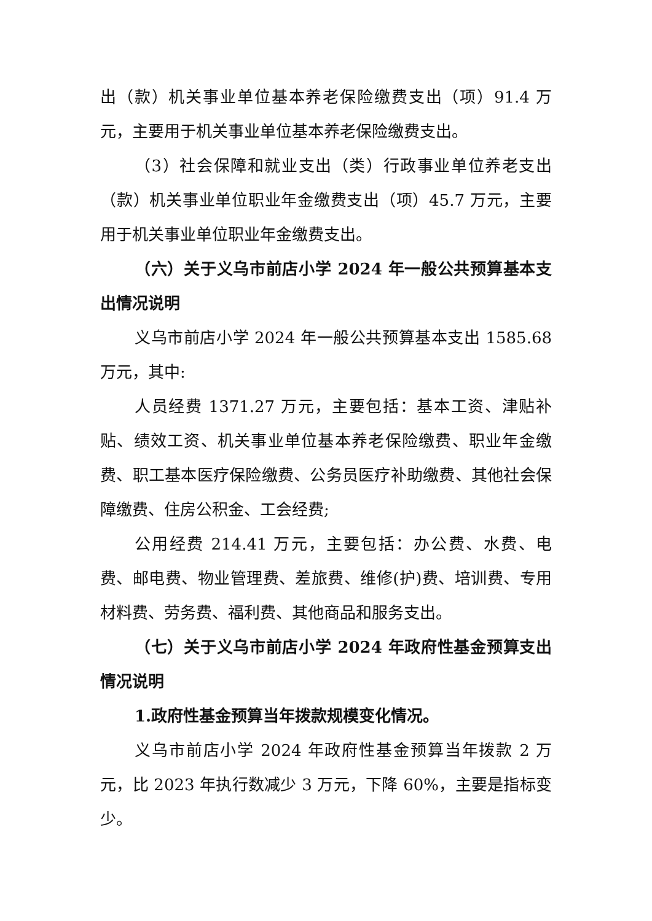出（款）机关事业单位基本养老保险缴费支出（项）91.4 万元，主要用于机关事业单位基本养老保险缴费支出。
（3）社会保障和就业支出（类）行政事业单位养老支出（款）机关事业单位职业年金缴费支出（项）45.7 万元，主要用于机关事业单位职业年金缴费支出。
（六）关于义乌市前店小学 2024 年一般公共预算基本支出情况说明
义乌市前店小学 2024 年一般公共预算基本支出 1585.68 万元，其中:
人员经费 1371.27 万元，主要包括：基本工资、津贴补贴、绩效工资、机关事业单位基本养老保险缴费、职业年金缴费、职工基本医疗保险缴费、公务员医疗补助缴费、其他社会保障缴费、住房公积金、工会经费;
公用经费 214.41 万元，主要包括：办公费、水费、电费、邮电费、物业管理费、差旅费、维修(护)费、培训费、专用材料费、劳务费、福利费、其他商品和服务支出。
（七）关于义乌市前店小学 2024 年政府性基金预算支出情况说明
1.政府性基金预算当年拨款规模变化情况。
义乌市前店小学 2024 年政府性基金预算当年拨款 2 万元，比 2023 年执行数减少 3 万元，下降 60%，主要是指标变少。